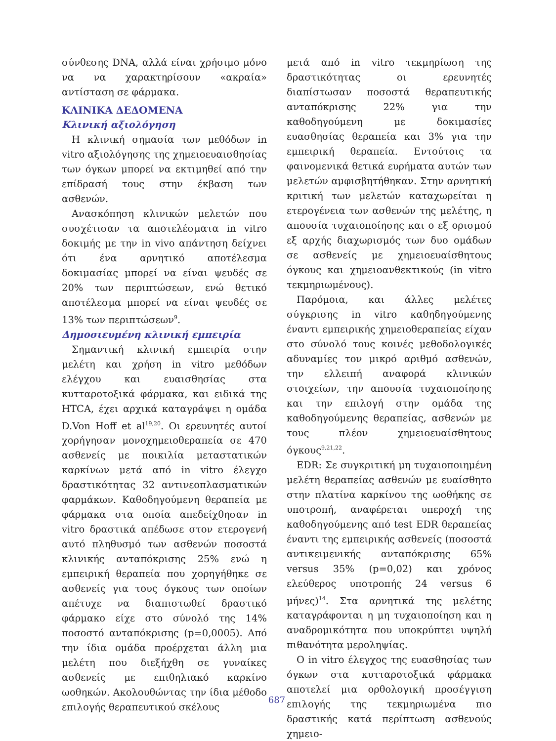σύνθεσης DNA, αλλά είναι χρήσιμο μόνο να να χαρακτηρίσουν «ακραία» αντίσταση σε φάρμακα.
ΚΛΙΝΙΚΑ ΔΕΔΟΜΕΝΑ
Κλινική αξιολόγηση
Η κλινική σημασία των μεθόδων in vitro αξιολόγησης της χημειοευαισθησίας των όγκων μπορεί να εκτιμηθεί από την επίδρασή τους στην έκβαση των ασθενών.
Ανασκόπηση κλινικών μελετών που συσχέτισαν τα αποτελέσματα in vitro δοκιμής με την in vivo απάντηση δείχνει ότι ένα αρνητικό αποτέλεσμα δοκιμασίας μπορεί να είναι ψευδές σε 20% των περιπτώσεων, ενώ θετικό αποτέλεσμα μπορεί να είναι ψευδές σε 13% των περιπτώσεων<sup>9</sup>.
Δημοσιευμένη κλινική εμπειρία
Σημαντική κλινική εμπειρία στην μελέτη και χρήση in vitro μεθόδων ελέγχου και ευαισθησίας στα κυτταροτοξικά φάρμακα, και ειδικά της HTCA, έχει αρχικά καταγράψει η ομάδα D.Von Hoff et al<sup>19,20</sup>. Οι ερευνητές αυτοί χορήγησαν μονοχημειοθεραπεία σε 470 ασθενείς με ποικιλία μεταστατικών καρκίνων μετά από in vitro έλεγχο δραστικότητας 32 αντινεοπλασματικών φαρμάκων. Καθοδηγούμενη θεραπεία με φάρμακα στα οποία απεδείχθησαν in vitro δραστικά απέδωσε στον ετερογενή αυτό πληθυσμό των ασθενών ποσοστά κλινικής ανταπόκρισης 25% ενώ η εμπειρική θεραπεία που χορηγήθηκε σε ασθενείς για τους όγκους των οποίων απέτυχε να διαπιστωθεί δραστικό φάρμακο είχε στο σύνολό της 14% ποσοστό ανταπόκρισης (p=0,0005). Από την ίδια ομάδα προέρχεται άλλη μια μελέτη που διεξήχθη σε γυναίκες ασθενείς με επιθηλιακό καρκίνο ωοθηκών. Ακολουθώντας την ίδια μέθοδο επιλογής θεραπευτικού σκέλους
μετά από in vitro τεκμηρίωση της δραστικότητας οι ερευνητές διαπίστωσαν ποσοστά θεραπευτικής ανταπόκρισης 22% για την καθοδηγούμενη με δοκιμασίες ευασθησίας θεραπεία και 3% για την εμπειρική θεραπεία. Εντούτοις τα φαινομενικά θετικά ευρήματα αυτών των μελετών αμφισβητήθηκαν. Στην αρνητική κριτική των μελετών καταχωρείται η ετερογένεια των ασθενών της μελέτης, η απουσία τυχαιοποίησης και ο εξ ορισμού εξ αρχής διαχωρισμός των δυο ομάδων σε ασθενείς με χημειοευαίσθητους όγκους και χημειοανθεκτικούς (in vitro τεκμηριωμένους).
Παρόμοια, και άλλες μελέτες σύγκρισης in vitro καθηδηγούμενης έναντι εμπειρικής χημειοθεραπείας είχαν στο σύνολό τους κοινές μεθοδολογικές αδυναμίες τον μικρό αριθμό ασθενών, την ελλειπή αναφορά κλινικών στοιχείων, την απουσία τυχαιοποίησης και την επιλογή στην ομάδα της καθοδηγούμενης θεραπείας, ασθενών με τους πλέον χημειοευαίσθητους όγκους<sup>9,21,22</sup>.
EDR: Σε συγκριτική μη τυχαιοποιημένη μελέτη θεραπείας ασθενών με ευαίσθητο στην πλατίνα καρκίνου της ωοθήκης σε υποτροπή, αναφέρεται υπεροχή της καθοδηγούμενης από test EDR θεραπείας έναντι της εμπειρικής ασθενείς (ποσοστά αντικειμενικής ανταπόκρισης 65% versus 35% (p=0,02) και χρόνος ελεύθερος υποτροπής 24 versus 6 μήνες)<sup>14</sup>. Στα αρνητικά της μελέτης καταγράφονται η μη τυχαιοποίηση και η αναδρομικότητα που υποκρύπτει υψηλή πιθανότητα μεροληψίας.
Ο in vitro έλεγχος της ευασθησίας των όγκων στα κυτταροτοξικά φάρμακα αποτελεί μια ορθολογική προσέγγιση επιλογής της τεκμηριωμένα πιο δραστικής κατά περίπτωση ασθενούς χημειο-
687